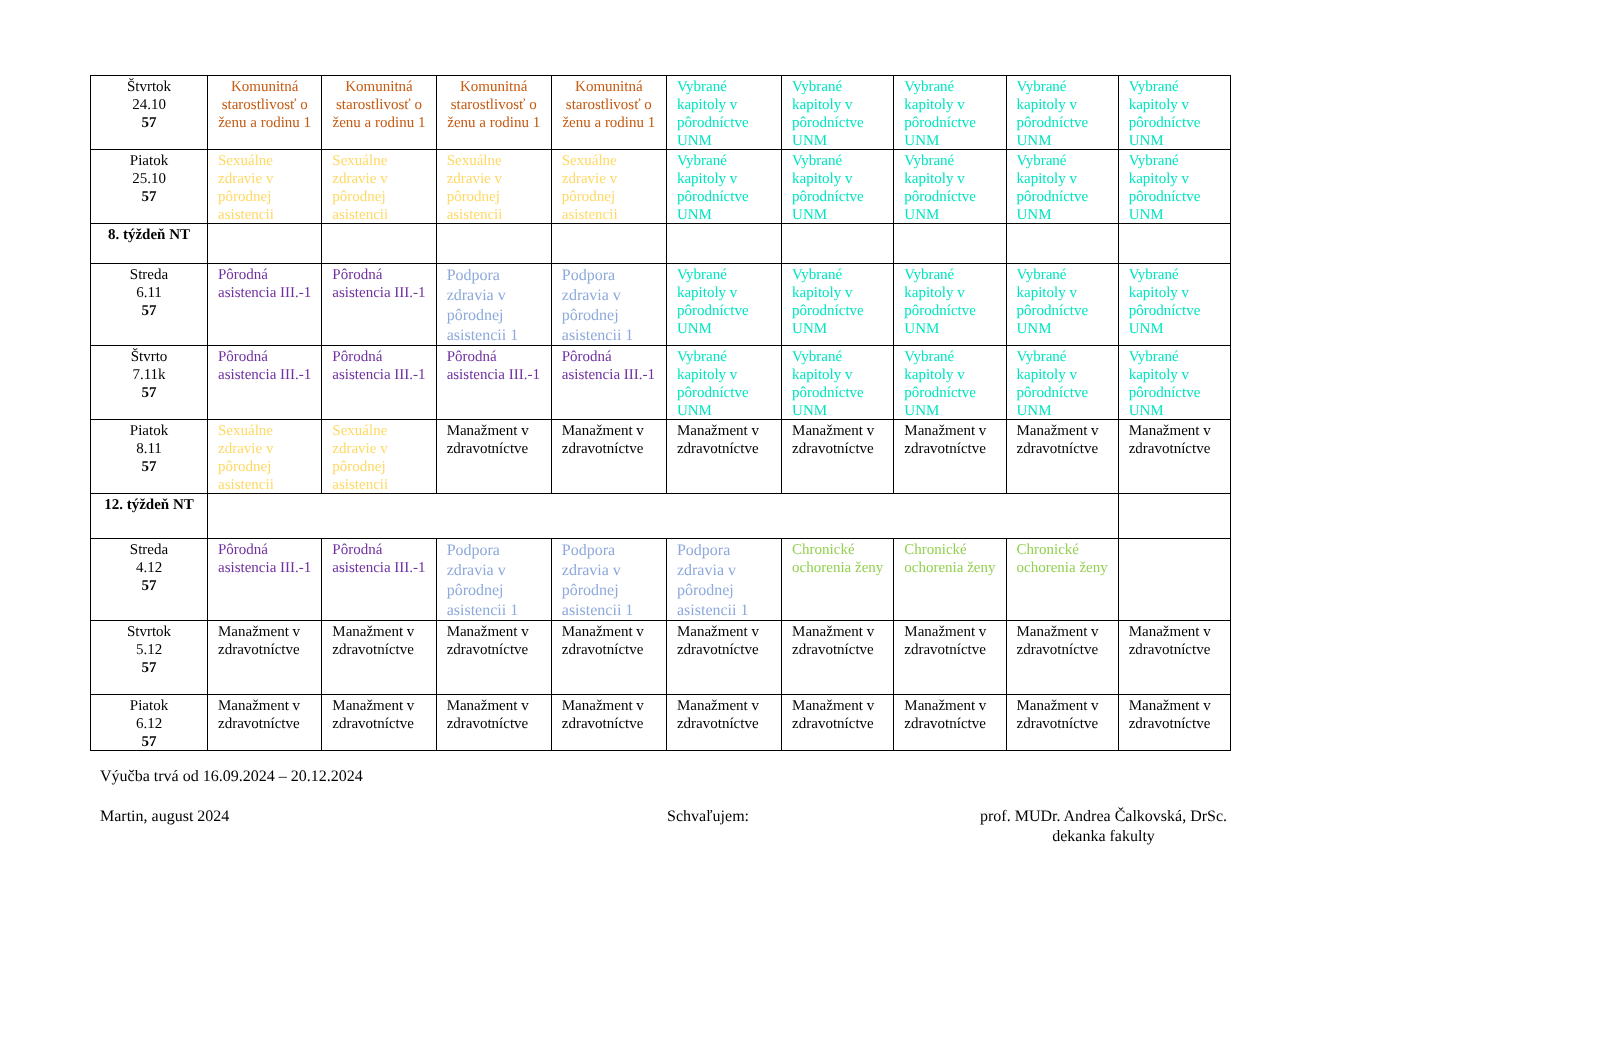| Štvrtok 24.10 57 | Komunitná starostlivosť o ženu a rodinu 1 | Komunitná starostlivosť o ženu a rodinu 1 | Komunitná starostlivosť o ženu a rodinu 1 | Komunitná starostlivosť o ženu a rodinu 1 | Vybrané kapitoly v pôrodníctve UNM | Vybrané kapitoly v pôrodníctve UNM | Vybrané kapitoly v pôrodníctve UNM | Vybrané kapitoly v pôrodníctve UNM | Vybrané kapitoly v pôrodníctve UNM |
| Piatok 25.10 57 | Sexuálne zdravie v pôrodnej asistencii | Sexuálne zdravie v pôrodnej asistencii | Sexuálne zdravie v pôrodnej asistencii | Sexuálne zdravie v pôrodnej asistencii | Vybrané kapitoly v pôrodníctve UNM | Vybrané kapitoly v pôrodníctve UNM | Vybrané kapitoly v pôrodníctve UNM | Vybrané kapitoly v pôrodníctve UNM | Vybrané kapitoly v pôrodníctve UNM |
| 8. týždeň NT | | | | | | | | | |
| Streda 6.11 57 | Pôrodná asistencia III.-1 | Pôrodná asistencia III.-1 | Podpora zdravia v pôrodnej asistencii 1 | Podpora zdravia v pôrodnej asistencii 1 | Vybrané kapitoly v pôrodníctve UNM | Vybrané kapitoly v pôrodníctve UNM | Vybrané kapitoly v pôrodníctve UNM | Vybrané kapitoly v pôrodníctve UNM | Vybrané kapitoly v pôrodníctve UNM |
| Štvrto 7.11k 57 | Pôrodná asistencia III.-1 | Pôrodná asistencia III.-1 | Pôrodná asistencia III.-1 | Pôrodná asistencia III.-1 | Vybrané kapitoly v pôrodníctve UNM | Vybrané kapitoly v pôrodníctve UNM | Vybrané kapitoly v pôrodníctve UNM | Vybrané kapitoly v pôrodníctve UNM | Vybrané kapitoly v pôrodníctve UNM |
| Piatok 8.11 57 | Sexuálne zdravie v pôrodnej asistencii | Sexuálne zdravie v pôrodnej asistencii | Manažment v zdravotníctve | Manažment v zdravotníctve | Manažment v zdravotníctve | Manažment v zdravotníctve | Manažment v zdravotníctve | Manažment v zdravotníctve | Manažment v zdravotníctve |
| 12. týždeň NT | | | | | | | | | |
| Streda 4.12 57 | Pôrodná asistencia III.-1 | Pôrodná asistencia III.-1 | Podpora zdravia v pôrodnej asistencii 1 | Podpora zdravia v pôrodnej asistencii 1 | Podpora zdravia v pôrodnej asistencii 1 | Chronické ochorenia ženy | Chronické ochorenia ženy | Chronické ochorenia ženy | |
| Stvrtok 5.12 57 | Manažment v zdravotníctve | Manažment v zdravotníctve | Manažment v zdravotníctve | Manažment v zdravotníctve | Manažment v zdravotníctve | Manažment v zdravotníctve | Manažment v zdravotníctve | Manažment v zdravotníctve | Manažment v zdravotníctve |
| Piatok 6.12 57 | Manažment v zdravotníctve | Manažment v zdravotníctve | Manažment v zdravotníctve | Manažment v zdravotníctve | Manažment v zdravotníctve | Manažment v zdravotníctve | Manažment v zdravotníctve | Manažment v zdravotníctve | Manažment v zdravotníctve |
Výučba trvá od 16.09.2024 – 20.12.2024
Martin, august 2024 Schvaľujem: prof. MUDr. Andrea Čalkovská, DrSc.
dekanka fakulty